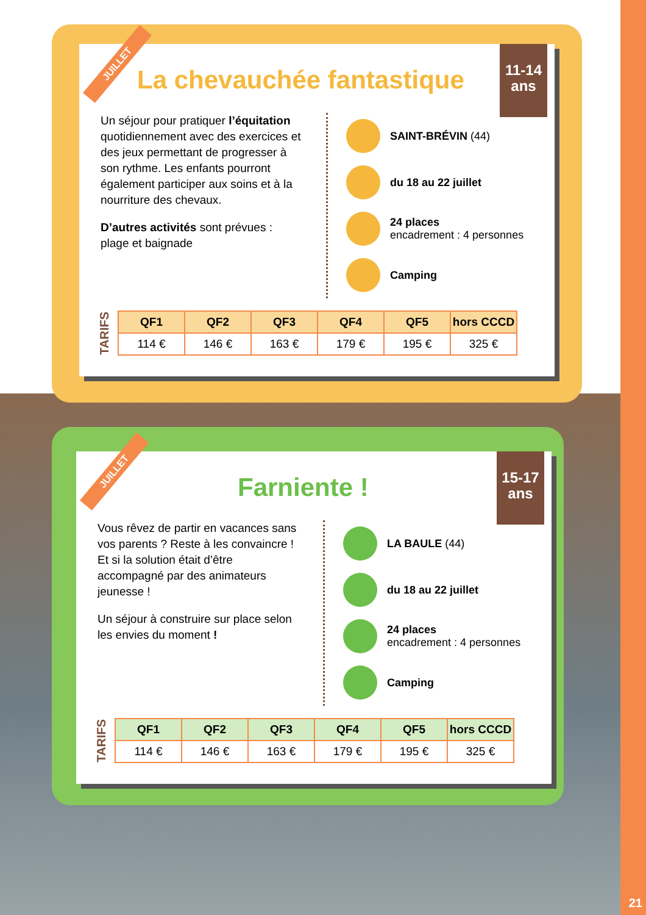JUILLET
11-14
ans
La chevauchée fantastique
Un séjour pour pratiquer l’équitation quotidiennement avec des exercices et des jeux permettant de progresser à son rythme. Les enfants pourront également participer aux soins et à la nourriture des chevaux.
D’autres activités sont prévues : plage et baignade
SAINT-BRÉVIN (44)
du 18 au 22 juillet
24 places
encadrement : 4 personnes
Camping
TARIFS
| QF1 | QF2 | QF3 | QF4 | QF5 | hors CCCD |
| --- | --- | --- | --- | --- | --- |
| 114 € | 146 € | 163 € | 179 € | 195 € | 325 € |
JUILLET
15-17
ans
Farniente !
Vous rêvez de partir en vacances sans vos parents ? Reste à les convaincre ! Et si la solution était d’être accompagné par des animateurs jeunesse !
Un séjour à construire sur place selon les envies du moment !
LA BAULE (44)
du 18 au 22 juillet
24 places
encadrement : 4 personnes
Camping
TARIFS
| QF1 | QF2 | QF3 | QF4 | QF5 | hors CCCD |
| --- | --- | --- | --- | --- | --- |
| 114 € | 146 € | 163 € | 179 € | 195 € | 325 € |
21